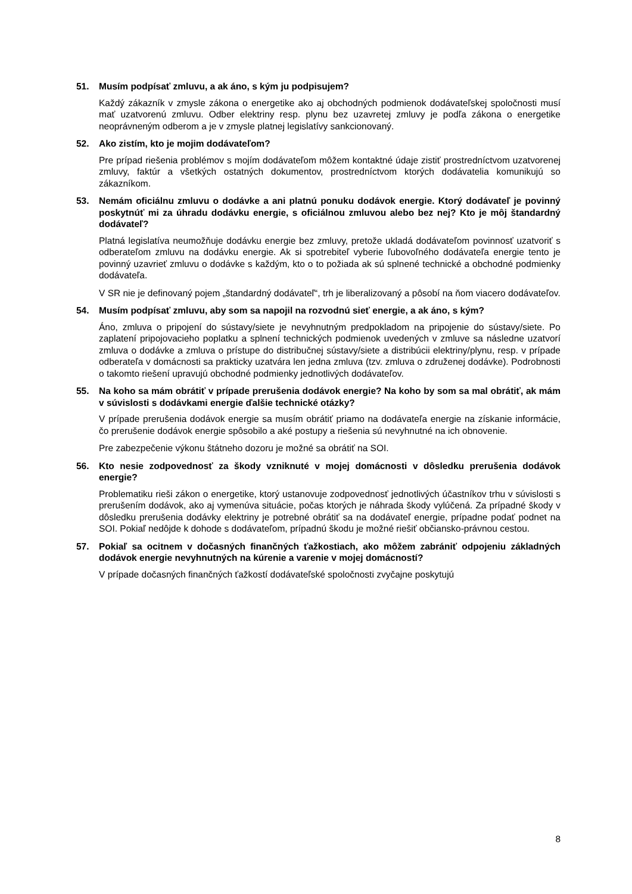51. Musím podpísať zmluvu, a ak áno, s kým ju podpisujem?
Každý zákazník v zmysle zákona o energetike ako aj obchodných podmienok dodávateľskej spoločnosti musí mať uzatvorenú zmluvu. Odber elektriny resp. plynu bez uzavretej zmluvy je podľa zákona o energetike neoprávneným odberom a je v zmysle platnej legislatívy sankcionovaný.
52. Ako zistím, kto je mojim dodávateľom?
Pre prípad riešenia problémov s mojím dodávateľom môžem kontaktné údaje zistiť prostredníctvom uzatvorenej zmluvy, faktúr a všetkých ostatných dokumentov, prostredníctvom ktorých dodávatelia komunikujú so zákazníkom.
53. Nemám oficiálnu zmluvu o dodávke a ani platnú ponuku dodávok energie. Ktorý dodávateľ je povinný poskytnúť mi za úhradu dodávku energie, s oficiálnou zmluvou alebo bez nej? Kto je môj štandardný dodávateľ?
Platná legislatíva neumožňuje dodávku energie bez zmluvy, pretože ukladá dodávateľom povinnosť uzatvoriť s odberateľom zmluvu na dodávku energie. Ak si spotrebiteľ vyberie ľubovoľného dodávateľa energie tento je povinný uzavrieť zmluvu o dodávke s každým, kto o to požiada ak sú splnené technické a obchodné podmienky dodávateľa.
V SR nie je definovaný pojem „štandardný dodávateľ“, trh je liberalizovaný a pôsobí na ňom viacero dodávateľov.
54. Musím podpísať zmluvu, aby som sa napojil na rozvodnú sieť energie, a ak áno, s kým?
Áno, zmluva o pripojení do sústavy/siete je nevyhnutným predpokladom na pripojenie do sústavy/siete. Po zaplatení pripojovacieho poplatku a splnení technických podmienok uvedených v zmluve sa následne uzatvorí zmluva o dodávke a zmluva o prístupe do distribučnej sústavy/siete a distribúcii elektriny/plynu, resp. v prípade odberateľa v domácnosti sa prakticky uzatvára len jedna zmluva (tzv. zmluva o združenej dodávke). Podrobnosti o takomto riešení upravujú obchodné podmienky jednotlivých dodávateľov.
55. Na koho sa mám obrátiť v prípade prerušenia dodávok energie? Na koho by som sa mal obrátiť, ak mám v súvislosti s dodávkami energie ďalšie technické otázky?
V prípade prerušenia dodávok energie sa musím obrátiť priamo na dodávateľa energie na získanie informácie, čo prerušenie dodávok energie spôsobilo a aké postupy a riešenia sú nevyhnutné na ich obnovenie.
Pre zabezpečenie výkonu štátneho dozoru je možné sa obrátiť na SOI.
56. Kto nesie zodpovednosť za škody vzniknuté v mojej domácnosti v dôsledku prerušenia dodávok energie?
Problematiku rieši zákon o energetike, ktorý ustanovuje zodpovednosť jednotlivých účastníkov trhu v súvislosti s prerušením dodávok, ako aj vymenúva situácie, počas ktorých je náhrada škody vylúčená. Za prípadné škody v dôsledku prerušenia dodávky elektriny je potrebné obrátiť sa na dodávateľ energie, prípadne podať podnet na SOI. Pokiaľ nedôjde k dohode s dodávateľom, prípadnú škodu je možné riešiť občiansko-právnou cestou.
57. Pokiaľ sa ocitnem v dočasných finančných ťažkostiach, ako môžem zabrániť odpojeniu základných dodávok energie nevyhnutných na kúrenie a varenie v mojej domácností?
V prípade dočasných finančných ťažkostí dodávateľské spoločnosti zvyčajne poskytujú
8